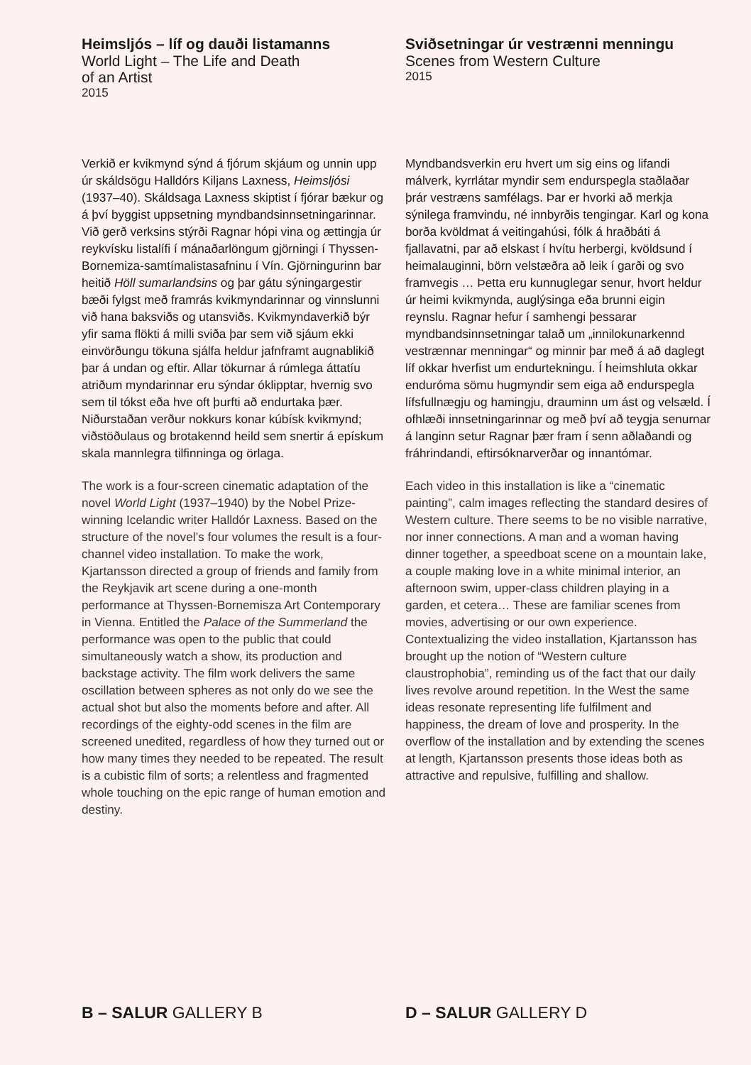Heimsljós – líf og dauði listamanns
World Light – The Life and Death
of an Artist
2015
Verkið er kvikmynd sýnd á fjórum skjáum og unnin upp úr skáldsögu Halldórs Kiljans Laxness, Heimsljósi (1937–40). Skáldsaga Laxness skiptist í fjórar bækur og á því byggist uppsetning myndbandsinnsetningarinnar. Við gerð verksins stýrði Ragnar hópi vina og ættingja úr reykvísku listalífi í mánaðarlöngum gjörningi í Thyssen-Bornemiza-samtíma­listasafninu í Vín. Gjörningurinn bar heitið Höll sumarlandsins og þar gátu sýningargestir bæði fylgst með framrás kvikmyndarinnar og vinnslunni við hana baksviðs og utansviðs. Kvikmyndaverkið býr yfir sama flökti á milli sviða þar sem við sjáum ekki einvörðungu tökuna sjálfa heldur jafnframt augnablikið þar á undan og eftir. Allar tökurnar á rúmlega átta­tíu atriðum myndarinnar eru sýndar óklipptar, hvernig svo sem til tókst eða hve oft þurfti að endurtaka þær. Niðurstaðan verður nokkurs konar kúbísk kvikmynd; viðstöðulaus og brota­kennd heild sem snertir á epískum skala mann­legra tilfinninga og örlaga.
The work is a four-screen cinematic adaptation of the novel World Light (1937–1940) by the Nobel Prize-winning Icelandic writer Halldór Laxness. Based on the structure of the novel’s four volumes the result is a four-channel video installation. To make the work, Kjartansson directed a group of friends and family from the Reykjavik art scene during a one-month performance at Thyssen-Bornemisza Art Con­temporary in Vienna. Entitled the Palace of the Summerland the performance was open to the public that could simultaneously watch a show, its production and backstage activity. The film work delivers the same oscillation between spheres as not only do we see the actual shot but also the moments before and after. All recordings of the eighty-odd scenes in the film are screened unedited, regardless of how they turned out or how many times they needed to be repeated. The result is a cubistic film of sorts; a relentless and fragmented whole touching on the epic range of human emotion and destiny.
Sviðsetningar úr vestrænni menningu
Scenes from Western Culture
2015
Myndbandsverkin eru hvert um sig eins og lifandi málverk, kyrrlátar myndir sem endur­spegla staðlaðar þrár vestræns samfélags. Þar er hvorki að merkja sýnilega framvindu, né innbyrðis tengingar. Karl og kona borða kvöld­mat á veitingahúsi, fólk á hraðbáti á fjallavatni, par að elskast í hvítu herbergi, kvöldsund í heimalauginni, börn velstæðra að leik í garði og svo framvegis … Þetta eru kunnuglegar senur, hvort heldur úr heimi kvikmynda, aug­lýsinga eða brunni eigin reynslu. Ragnar hefur í samhengi þessarar myndbandsinnsetningar talað um „innilokunarkennd vestrænnar menningar“ og minnir þar með á að daglegt líf okkar hverfist um endurtekningu. Í heimshluta okkar enduróma sömu hugmyndir sem eiga að endurspegla lífsfullnægju og hamingju, draum­inn um ást og velsæld. Í ofhlæði innsetningar­innar og með því að teygja senurnar á langinn setur Ragnar þær fram í senn aðlaðandi og fráhrindandi, eftirsóknarverðar og innantómar.
Each video in this installation is like a “cinematic painting”, calm images reflecting the standard desires of Western culture. There seems to be no visible narrative, nor inner connections. A man and a woman having dinner together, a speedboat scene on a mountain lake, a couple making love in a white minimal interior, an after­noon swim, upper-class children playing in a garden, et cetera… These are familiar scenes from movies, advertising or our own experience. Contextualizing the video installation, Kjartans­son has brought up the notion of “Western cult­ure claustrophobia”, reminding us of the fact that our daily lives revolve around repetition. In the West the same ideas resonate representing life fulfilment and happiness, the dream of love and prosperity. In the overflow of the installation and by extending the scenes at length, Kjartansson presents those ideas both as attractive and repulsive, fulfilling and shallow.
B – SALUR GALLERY B D – SALUR GALLERY D